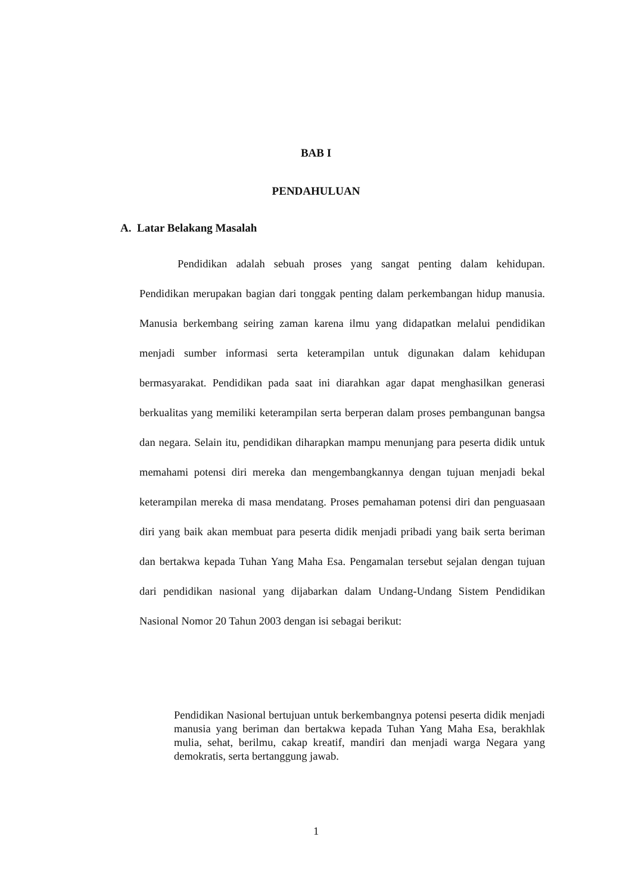BAB I
PENDAHULUAN
A. Latar Belakang Masalah
Pendidikan adalah sebuah proses yang sangat penting dalam kehidupan. Pendidikan merupakan bagian dari tonggak penting dalam perkembangan hidup manusia. Manusia berkembang seiring zaman karena ilmu yang didapatkan melalui pendidikan menjadi sumber informasi serta keterampilan untuk digunakan dalam kehidupan bermasyarakat. Pendidikan pada saat ini diarahkan agar dapat menghasilkan generasi berkualitas yang memiliki keterampilan serta berperan dalam proses pembangunan bangsa dan negara. Selain itu, pendidikan diharapkan mampu menunjang para peserta didik untuk memahami potensi diri mereka dan mengembangkannya dengan tujuan menjadi bekal keterampilan mereka di masa mendatang. Proses pemahaman potensi diri dan penguasaan diri yang baik akan membuat para peserta didik menjadi pribadi yang baik serta beriman dan bertakwa kepada Tuhan Yang Maha Esa. Pengamalan tersebut sejalan dengan tujuan dari pendidikan nasional yang dijabarkan dalam Undang-Undang Sistem Pendidikan Nasional Nomor 20 Tahun 2003 dengan isi sebagai berikut:
Pendidikan Nasional bertujuan untuk berkembangnya potensi peserta didik menjadi manusia yang beriman dan bertakwa kepada Tuhan Yang Maha Esa, berakhlak mulia, sehat, berilmu, cakap kreatif, mandiri dan menjadi warga Negara yang demokratis, serta bertanggung jawab.
1